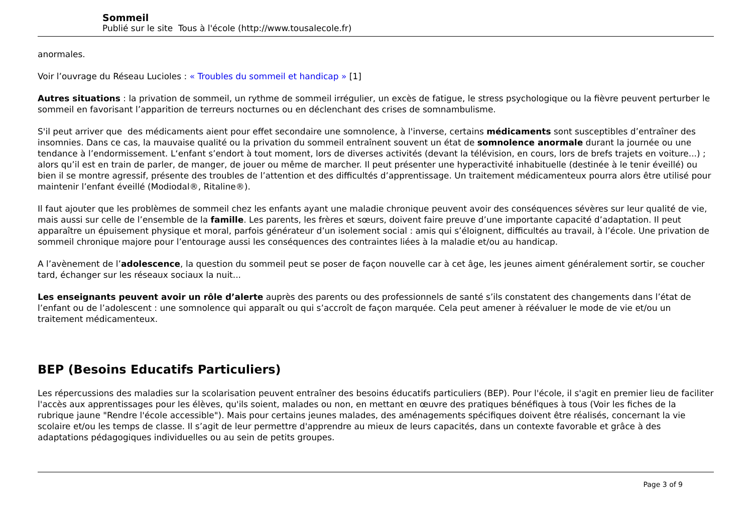Sommeil
Publié sur le site Tous à l'école (http://www.tousalecole.fr)
anormales.
Voir l’ouvrage du Réseau Lucioles : « Troubles du sommeil et handicap » [1]
Autres situations : la privation de sommeil, un rythme de sommeil irrégulier, un excès de fatigue, le stress psychologique ou la fièvre peuvent perturber le sommeil en favorisant l’apparition de terreurs nocturnes ou en déclenchant des crises de somnambulisme.
S'il peut arriver que des médicaments aient pour effet secondaire une somnolence, à l'inverse, certains médicaments sont susceptibles d’entraîner des insomnies. Dans ce cas, la mauvaise qualité ou la privation du sommeil entraînent souvent un état de somnolence anormale durant la journée ou une tendance à l’endormissement. L‘enfant s’endort à tout moment, lors de diverses activités (devant la télévision, en cours, lors de brefs trajets en voiture...) ; alors qu’il est en train de parler, de manger, de jouer ou même de marcher. Il peut présenter une hyperactivité inhabituelle (destinée à le tenir éveillé) ou bien il se montre agressif, présente des troubles de l’attention et des difficultés d’apprentissage. Un traitement médicamenteux pourra alors être utilisé pour maintenir l’enfant éveillé (Modiodal®, Ritaline®).
Il faut ajouter que les problèmes de sommeil chez les enfants ayant une maladie chronique peuvent avoir des conséquences sévères sur leur qualité de vie, mais aussi sur celle de l’ensemble de la famille. Les parents, les frères et sœurs, doivent faire preuve d’une importante capacité d’adaptation. Il peut apparaître un épuisement physique et moral, parfois générateur d’un isolement social : amis qui s’éloignent, difficultés au travail, à l’école. Une privation de sommeil chronique majore pour l’entourage aussi les conséquences des contraintes liées à la maladie et/ou au handicap.
A l’avènement de l’adolescence, la question du sommeil peut se poser de façon nouvelle car à cet âge, les jeunes aiment généralement sortir, se coucher tard, échanger sur les réseaux sociaux la nuit...
Les enseignants peuvent avoir un rôle d’alerte auprès des parents ou des professionnels de santé s’ils constatent des changements dans l’état de l’enfant ou de l’adolescent : une somnolence qui apparaît ou qui s’accroît de façon marquée. Cela peut amener à réévaluer le mode de vie et/ou un traitement médicamenteux.
BEP (Besoins Educatifs Particuliers)
Les répercussions des maladies sur la scolarisation peuvent entraîner des besoins éducatifs particuliers (BEP). Pour l'école, il s'agit en premier lieu de faciliter l'accès aux apprentissages pour les élèves, qu'ils soient, malades ou non, en mettant en œuvre des pratiques bénéfiques à tous (Voir les fiches de la rubrique jaune "Rendre l'école accessible"). Mais pour certains jeunes malades, des aménagements spécifiques doivent être réalisés, concernant la vie scolaire et/ou les temps de classe. Il s’agit de leur permettre d'apprendre au mieux de leurs capacités, dans un contexte favorable et grâce à des adaptations pédagogiques individuelles ou au sein de petits groupes.
Page 3 of 9